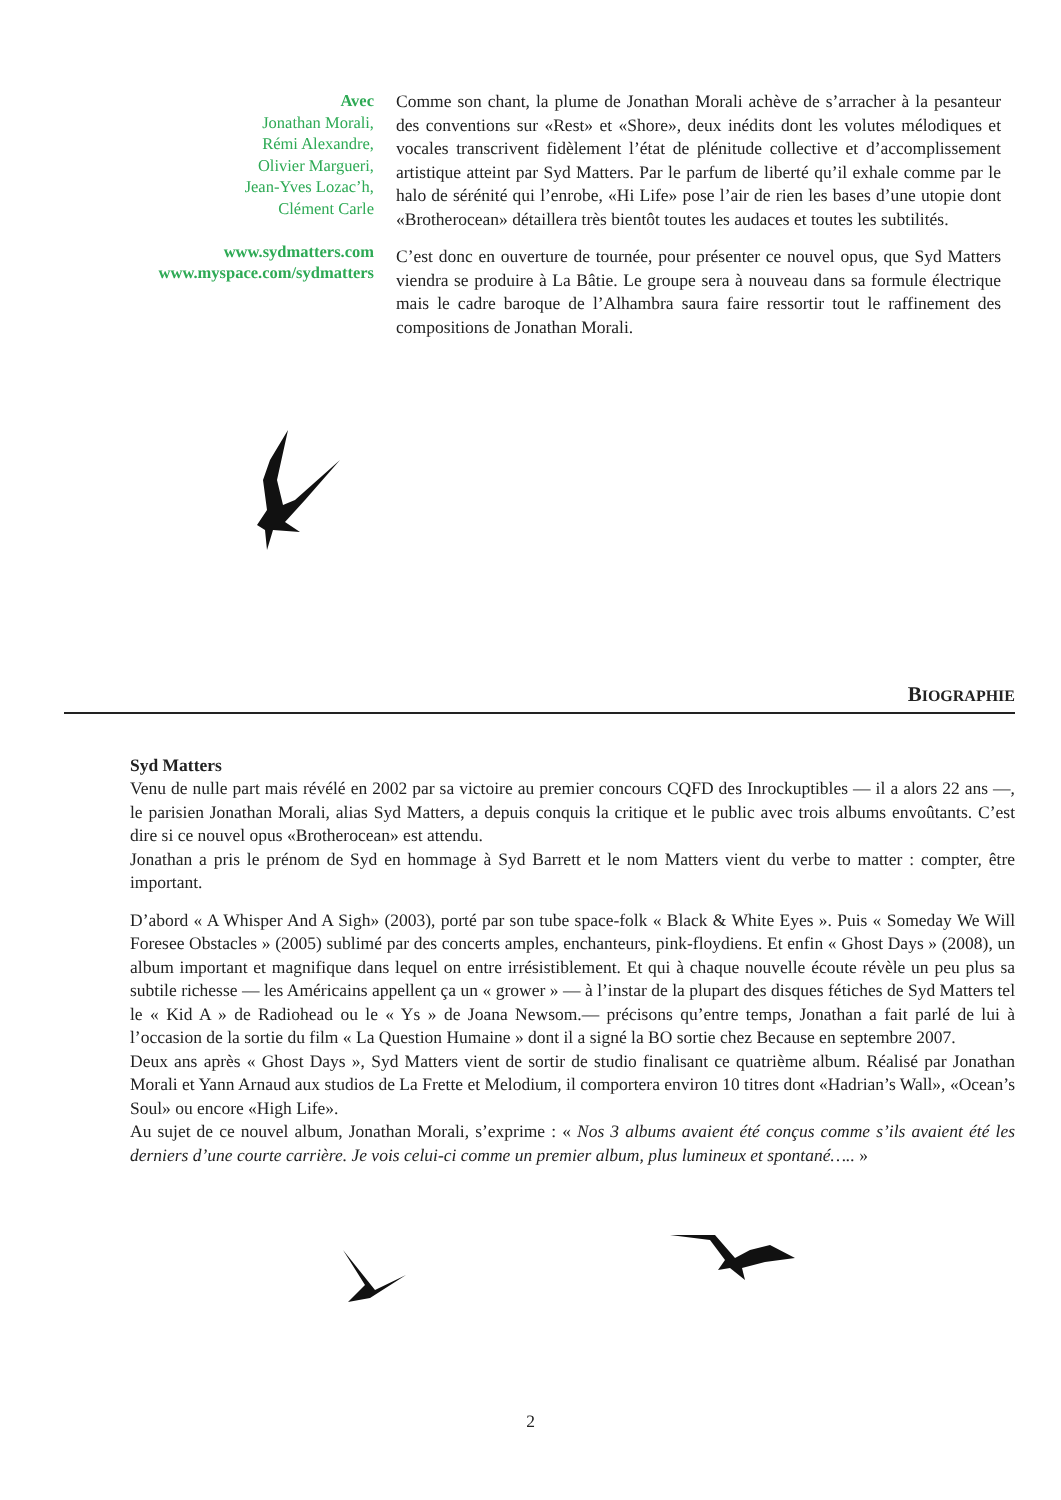Avec
Jonathan Morali,
Rémi Alexandre,
Olivier Margueri,
Jean-Yves Lozac’h,
Clément Carle
www.sydmatters.com
www.myspace.com/sydmatters
Comme son chant, la plume de Jonathan Morali achève de s’arracher à la pesanteur des conventions sur «Rest» et «Shore», deux inédits dont les volutes mélodiques et vocales transcrivent fidèlement l’état de plénitude collective et d’accomplissement artistique atteint par Syd Matters. Par le parfum de liberté qu’il exhale comme par le halo de sérénité qui l’enrobe, «Hi Life» pose l’air de rien les bases d’une utopie dont «Brotherocean» détaillera très bientôt toutes les audaces et toutes les subtilités.
C’est donc en ouverture de tournée, pour présenter ce nouvel opus, que Syd Matters viendra se produire à La Bâtie. Le groupe sera à nouveau dans sa formule électrique mais le cadre baroque de l’Alhambra saura faire ressortir tout le raffinement des compositions de Jonathan Morali.
BIOGRAPHIE
Syd Matters
Venu de nulle part mais révélé en 2002 par sa victoire au premier concours CQFD des Inrockuptibles — il a alors 22 ans —, le parisien Jonathan Morali, alias Syd Matters, a depuis conquis la critique et le public avec trois albums envoûtants. C’est dire si ce nouvel opus «Brotherocean» est attendu.
Jonathan a pris le prénom de Syd en hommage à Syd Barrett et le nom Matters vient du verbe to matter : compter, être important.
D’abord « A Whisper And A Sigh» (2003), porté par son tube space-folk « Black & White Eyes ». Puis « Someday We Will Foresee Obstacles » (2005) sublimé par des concerts amples, enchanteurs, pink-floydiens. Et enfin « Ghost Days » (2008), un album important et magnifique dans lequel on entre irrésistiblement. Et qui à chaque nouvelle écoute révèle un peu plus sa subtile richesse — les Américains appellent ça un « grower » — à l’instar de la plupart des disques fétiches de Syd Matters tel le « Kid A » de Radiohead ou le « Ys » de Joana Newsom.— précisons qu’entre temps, Jonathan a fait parlé de lui à l’occasion de la sortie du film « La Question Humaine » dont il a signé la BO sortie chez Because en septembre 2007.
Deux ans après « Ghost Days », Syd Matters vient de sortir de studio finalisant ce quatrième album. Réalisé par Jonathan Morali et Yann Arnaud aux studios de La Frette et Melodium, il comportera environ 10 titres dont «Hadrian’s Wall», «Ocean’s Soul» ou encore «High Life».
Au sujet de ce nouvel album, Jonathan Morali, s’exprime : « Nos 3 albums avaient été conçus comme s’ils avaient été les derniers d’une courte carrière. Je vois celui-ci comme un premier album, plus lumineux et spontané….. »
2